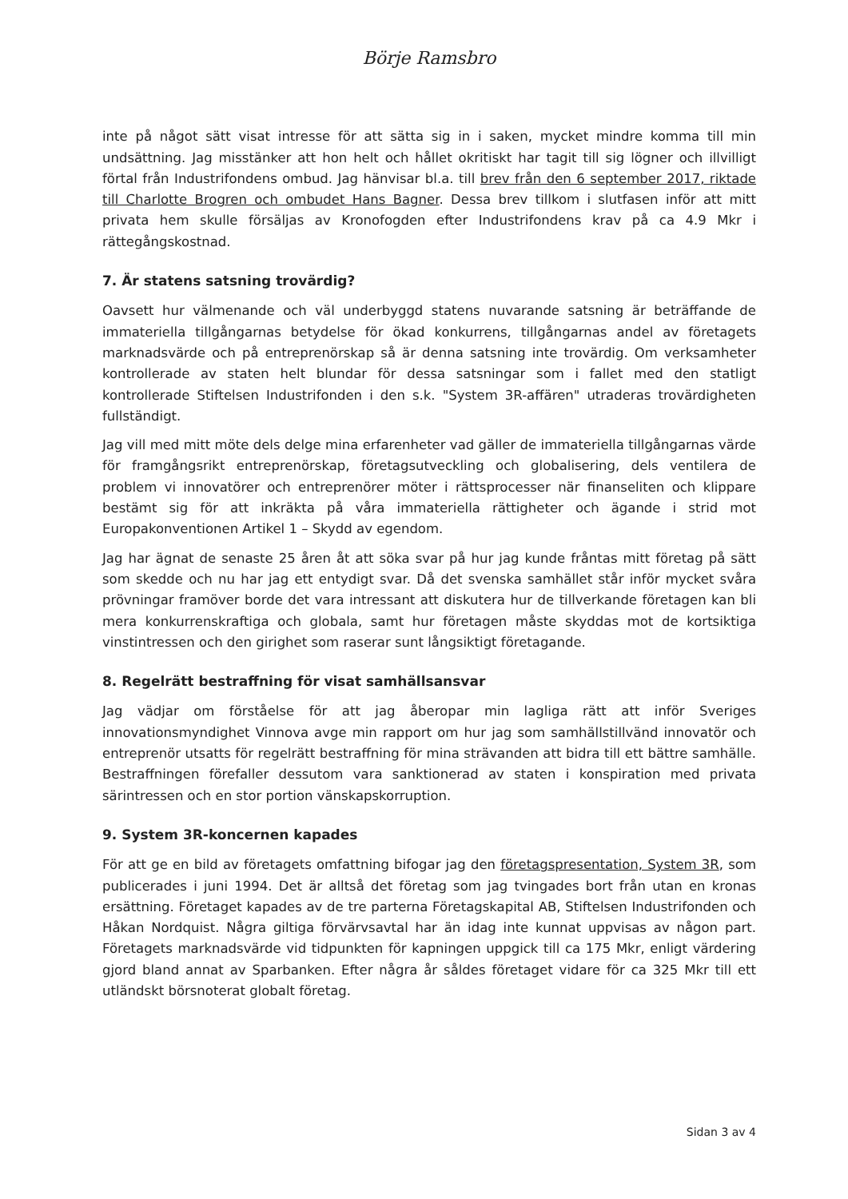Börje Ramsbro
inte på något sätt visat intresse för att sätta sig in i saken, mycket mindre komma till min undsättning. Jag misstänker att hon helt och hållet okritiskt har tagit till sig lögner och illvilligt förtal från Industrifondens ombud. Jag hänvisar bl.a. till brev från den 6 september 2017, riktade till Charlotte Brogren och ombudet Hans Bagner. Dessa brev tillkom i slutfasen inför att mitt privata hem skulle försäljas av Kronofogden efter Industrifondens krav på ca 4.9 Mkr i rättegångskostnad.
7. Är statens satsning trovärdig?
Oavsett hur välmenande och väl underbyggd statens nuvarande satsning är beträffande de immateriella tillgångarnas betydelse för ökad konkurrens, tillgångarnas andel av företagets marknadsvärde och på entreprenörskap så är denna satsning inte trovärdig. Om verksamheter kontrollerade av staten helt blundar för dessa satsningar som i fallet med den statligt kontrollerade Stiftelsen Industrifonden i den s.k. "System 3R-affären" utraderas trovärdigheten fullständigt.
Jag vill med mitt möte dels delge mina erfarenheter vad gäller de immateriella tillgångarnas värde för framgångsrikt entreprenörskap, företagsutveckling och globalisering, dels ventilera de problem vi innovatörer och entreprenörer möter i rättsprocesser när finanseliten och klippare bestämt sig för att inkräkta på våra immateriella rättigheter och ägande i strid mot Europakonventionen Artikel 1 – Skydd av egendom.
Jag har ägnat de senaste 25 åren åt att söka svar på hur jag kunde fråntas mitt företag på sätt som skedde och nu har jag ett entydigt svar. Då det svenska samhället står inför mycket svåra prövningar framöver borde det vara intressant att diskutera hur de tillverkande företagen kan bli mera konkurrenskraftiga och globala, samt hur företagen måste skyddas mot de kortsiktiga vinstintressen och den girighet som raserar sunt långsiktigt företagande.
8. Regelrätt bestraffning för visat samhällsansvar
Jag vädjar om förståelse för att jag åberopar min lagliga rätt att inför Sveriges innovationsmyndighet Vinnova avge min rapport om hur jag som samhällstillvänd innovatör och entreprenör utsatts för regelrätt bestraffning för mina strävanden att bidra till ett bättre samhälle. Bestraffningen förefaller dessutom vara sanktionerad av staten i konspiration med privata särintressen och en stor portion vänskapskorruption.
9. System 3R-koncernen kapades
För att ge en bild av företagets omfattning bifogar jag den företagspresentation, System 3R, som publicerades i juni 1994. Det är alltså det företag som jag tvingades bort från utan en kronas ersättning. Företaget kapades av de tre parterna Företagskapital AB, Stiftelsen Industrifonden och Håkan Nordquist. Några giltiga förvärvsavtal har än idag inte kunnat uppvisas av någon part. Företagets marknadsvärde vid tidpunkten för kapningen uppgick till ca 175 Mkr, enligt värdering gjord bland annat av Sparbanken. Efter några år såldes företaget vidare för ca 325 Mkr till ett utländskt börsnoterat globalt företag.
Sidan 3 av 4